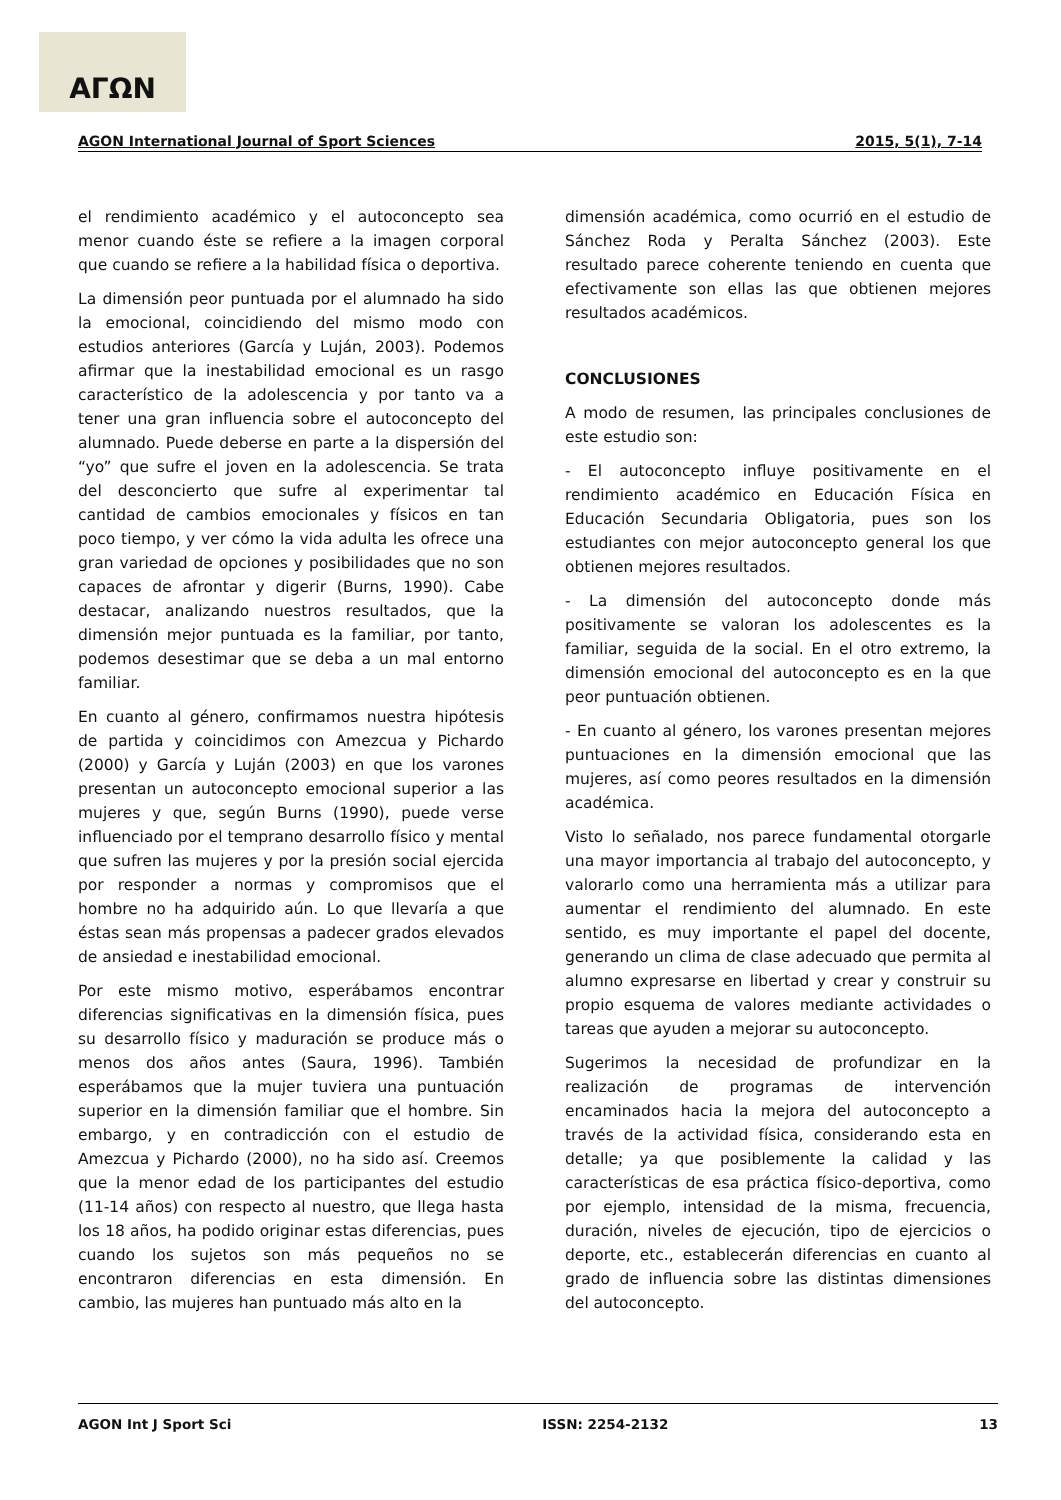ΑΓΩΝ
AGON International Journal of Sport Sciences 2015, 5(1), 7-14
el rendimiento académico y el autoconcepto sea menor cuando éste se refiere a la imagen corporal que cuando se refiere a la habilidad física o deportiva.
La dimensión peor puntuada por el alumnado ha sido la emocional, coincidiendo del mismo modo con estudios anteriores (García y Luján, 2003). Podemos afirmar que la inestabilidad emocional es un rasgo característico de la adolescencia y por tanto va a tener una gran influencia sobre el autoconcepto del alumnado. Puede deberse en parte a la dispersión del “yo” que sufre el joven en la adolescencia. Se trata del desconcierto que sufre al experimentar tal cantidad de cambios emocionales y físicos en tan poco tiempo, y ver cómo la vida adulta les ofrece una gran variedad de opciones y posibilidades que no son capaces de afrontar y digerir (Burns, 1990). Cabe destacar, analizando nuestros resultados, que la dimensión mejor puntuada es la familiar, por tanto, podemos desestimar que se deba a un mal entorno familiar.
En cuanto al género, confirmamos nuestra hipótesis de partida y coincidimos con Amezcua y Pichardo (2000) y García y Luján (2003) en que los varones presentan un autoconcepto emocional superior a las mujeres y que, según Burns (1990), puede verse influenciado por el temprano desarrollo físico y mental que sufren las mujeres y por la presión social ejercida por responder a normas y compromisos que el hombre no ha adquirido aún. Lo que llevaría a que éstas sean más propensas a padecer grados elevados de ansiedad e inestabilidad emocional.
Por este mismo motivo, esperábamos encontrar diferencias significativas en la dimensión física, pues su desarrollo físico y maduración se produce más o menos dos años antes (Saura, 1996). También esperábamos que la mujer tuviera una puntuación superior en la dimensión familiar que el hombre. Sin embargo, y en contradicción con el estudio de Amezcua y Pichardo (2000), no ha sido así. Creemos que la menor edad de los participantes del estudio (11-14 años) con respecto al nuestro, que llega hasta los 18 años, ha podido originar estas diferencias, pues cuando los sujetos son más pequeños no se encontraron diferencias en esta dimensión. En cambio, las mujeres han puntuado más alto en la
dimensión académica, como ocurrió en el estudio de Sánchez Roda y Peralta Sánchez (2003). Este resultado parece coherente teniendo en cuenta que efectivamente son ellas las que obtienen mejores resultados académicos.
CONCLUSIONES
A modo de resumen, las principales conclusiones de este estudio son:
- El autoconcepto influye positivamente en el rendimiento académico en Educación Física en Educación Secundaria Obligatoria, pues son los estudiantes con mejor autoconcepto general los que obtienen mejores resultados.
- La dimensión del autoconcepto donde más positivamente se valoran los adolescentes es la familiar, seguida de la social. En el otro extremo, la dimensión emocional del autoconcepto es en la que peor puntuación obtienen.
- En cuanto al género, los varones presentan mejores puntuaciones en la dimensión emocional que las mujeres, así como peores resultados en la dimensión académica.
Visto lo señalado, nos parece fundamental otorgarle una mayor importancia al trabajo del autoconcepto, y valorarlo como una herramienta más a utilizar para aumentar el rendimiento del alumnado. En este sentido, es muy importante el papel del docente, generando un clima de clase adecuado que permita al alumno expresarse en libertad y crear y construir su propio esquema de valores mediante actividades o tareas que ayuden a mejorar su autoconcepto.
Sugerimos la necesidad de profundizar en la realización de programas de intervención encaminados hacia la mejora del autoconcepto a través de la actividad física, considerando esta en detalle; ya que posiblemente la calidad y las características de esa práctica físico-deportiva, como por ejemplo, intensidad de la misma, frecuencia, duración, niveles de ejecución, tipo de ejercicios o deporte, etc., establecerán diferencias en cuanto al grado de influencia sobre las distintas dimensiones del autoconcepto.
AGON Int J Sport Sci ISSN: 2254-2132 13